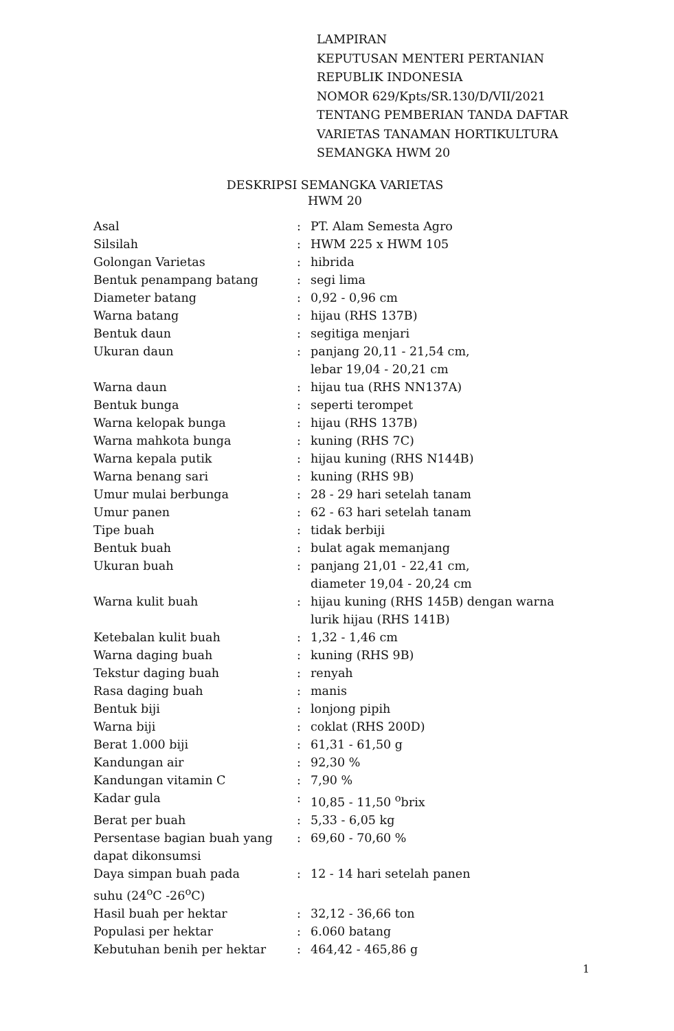LAMPIRAN
KEPUTUSAN MENTERI PERTANIAN
REPUBLIK INDONESIA
NOMOR 629/Kpts/SR.130/D/VII/2021
TENTANG PEMBERIAN TANDA DAFTAR
VARIETAS TANAMAN HORTIKULTURA
SEMANGKA HWM 20
DESKRIPSI SEMANGKA VARIETAS
HWM 20
| Asal | : | PT. Alam Semesta Agro |
| Silsilah | : | HWM 225 x HWM 105 |
| Golongan Varietas | : | hibrida |
| Bentuk penampang batang | : | segi lima |
| Diameter batang | : | 0,92 - 0,96 cm |
| Warna batang | : | hijau (RHS 137B) |
| Bentuk daun | : | segitiga menjari |
| Ukuran daun | : | panjang 20,11 - 21,54 cm, lebar 19,04 - 20,21 cm |
| Warna daun | : | hijau tua (RHS NN137A) |
| Bentuk bunga | : | seperti terompet |
| Warna kelopak bunga | : | hijau (RHS 137B) |
| Warna mahkota bunga | : | kuning (RHS 7C) |
| Warna kepala putik | : | hijau kuning (RHS N144B) |
| Warna benang sari | : | kuning (RHS 9B) |
| Umur mulai berbunga | : | 28 - 29 hari setelah tanam |
| Umur panen | : | 62 - 63 hari setelah tanam |
| Tipe buah | : | tidak berbiji |
| Bentuk buah | : | bulat agak memanjang |
| Ukuran buah | : | panjang 21,01 - 22,41 cm, diameter 19,04 - 20,24 cm |
| Warna kulit buah | : | hijau kuning (RHS 145B) dengan warna lurik hijau (RHS 141B) |
| Ketebalan kulit buah | : | 1,32 - 1,46 cm |
| Warna daging buah | : | kuning (RHS 9B) |
| Tekstur daging buah | : | renyah |
| Rasa daging buah | : | manis |
| Bentuk biji | : | lonjong pipih |
| Warna biji | : | coklat (RHS 200D) |
| Berat 1.000 biji | : | 61,31 - 61,50 g |
| Kandungan air | : | 92,30 % |
| Kandungan vitamin C | : | 7,90 % |
| Kadar gula | : | 10,85 - 11,50 <sup>o</sup>brix |
| Berat per buah | : | 5,33 - 6,05 kg |
| Persentase bagian buah yang dapat dikonsumsi | : | 69,60 - 70,60 % |
| Daya simpan buah pada suhu (24<sup>o</sup>C -26<sup>o</sup>C) | : | 12 - 14 hari setelah panen |
| Hasil buah per hektar | : | 32,12 - 36,66 ton |
| Populasi per hektar | : | 6.060 batang |
| Kebutuhan benih per hektar | : | 464,42 - 465,86 g |
1